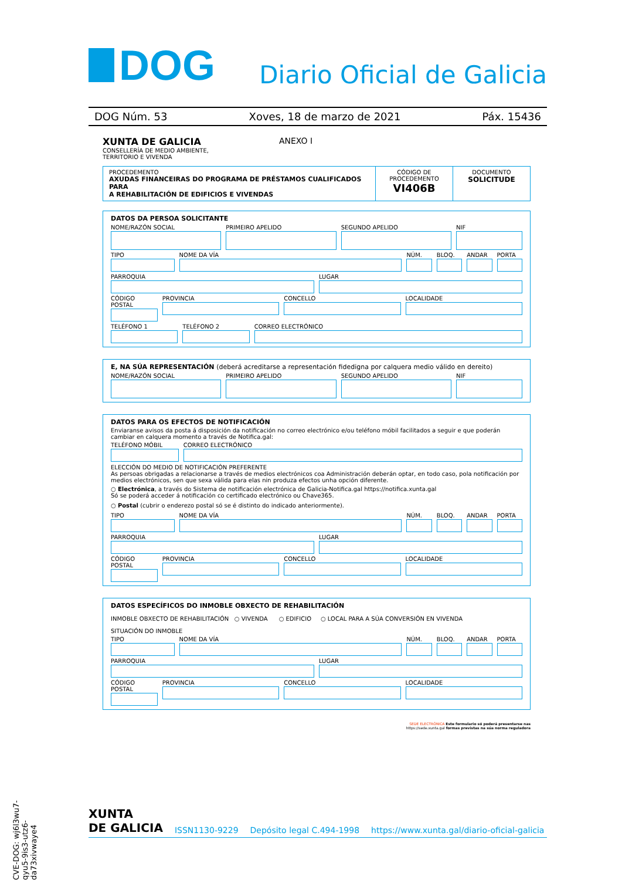DOG
Diario Oficial de Galicia
DOG Núm. 53 Xoves, 18 de marzo de 2021 Páx. 15436
XUNTA DE GALICIA
CONSELLERÍA DE MEDIO AMBIENTE,
TERRITORIO E VIVENDA
ANEXO I
PROCEDEMENTO
AXUDAS FINANCEIRAS DO PROGRAMA DE PRÉSTAMOS CUALIFICADOS PARA
A REHABILITACIÓN DE EDIFICIOS E VIVENDAS
CÓDIGO DE PROCEDEMENTO
VI406B
DOCUMENTO
SOLICITUDE
DATOS DA PERSOA SOLICITANTE
NOME/RAZÓN SOCIAL PRIMEIRO APELIDO SEGUNDO APELIDO NIF
TIPO NOME DA VÍA NÚM. BLOQ. ANDAR PORTA
PARROQUIA LUGAR
CÓDIGO POSTAL PROVINCIA CONCELLO LOCALIDADE
TELÉFONO 1 TELÉFONO 2 CORREO ELECTRÓNICO
E, NA SÚA REPRESENTACIÓN (deberá acreditarse a representación fidedigna por calquera medio válido en dereito)
NOME/RAZÓN SOCIAL PRIMEIRO APELIDO SEGUNDO APELIDO NIF
DATOS PARA OS EFECTOS DE NOTIFICACIÓN
Enviaranse avisos da posta á disposición da notificación no correo electrónico e/ou teléfono móbil facilitados a seguir e que poderán cambiar en calquera momento a través de Notifica.gal:
TELÉFONO MÓBIL CORREO ELECTRÓNICO
ELECCIÓN DO MEDIO DE NOTIFICACIÓN PREFERENTE
As persoas obrigadas a relacionarse a través de medios electrónicos coa Administración deberán optar, en todo caso, pola notificación por medios electrónicos, sen que sexa válida para elas nin produza efectos unha opción diferente.
○ Electrónica, a través do Sistema de notificación electrónica de Galicia-Notifica.gal https://notifica.xunta.gal
Só se poderá acceder á notificación co certificado electrónico ou Chave365.
○ Postal (cubrir o enderezo postal só se é distinto do indicado anteriormente).
TIPO NOME DA VÍA NÚM. BLOQ. ANDAR PORTA
PARROQUIA LUGAR
CÓDIGO POSTAL PROVINCIA CONCELLO LOCALIDADE
DATOS ESPECÍFICOS DO INMOBLE OBXECTO DE REHABILITACIÓN
INMOBLE OBXECTO DE REHABILITACIÓN ○ VIVENDA ○ EDIFICIO ○ LOCAL PARA A SÚA CONVERSIÓN EN VIVENDA
SITUACIÓN DO INMOBLE
TIPO NOME DA VÍA NÚM. BLOQ. ANDAR PORTA
PARROQUIA LUGAR
CÓDIGO POSTAL PROVINCIA CONCELLO LOCALIDADE
SEDE ELECTRÓNICA Este formulario só poderá presentarse nas
https://sede.xunta.gal formas previstas na súa norma reguladora
CVE-DOG: wj6l3wu7-qyu5-9is3-utz6-da73xivwaye4
XUNTA
DE GALICIA ISSN1130-9229 Depósito legal C.494-1998 https://www.xunta.gal/diario-oficial-galicia